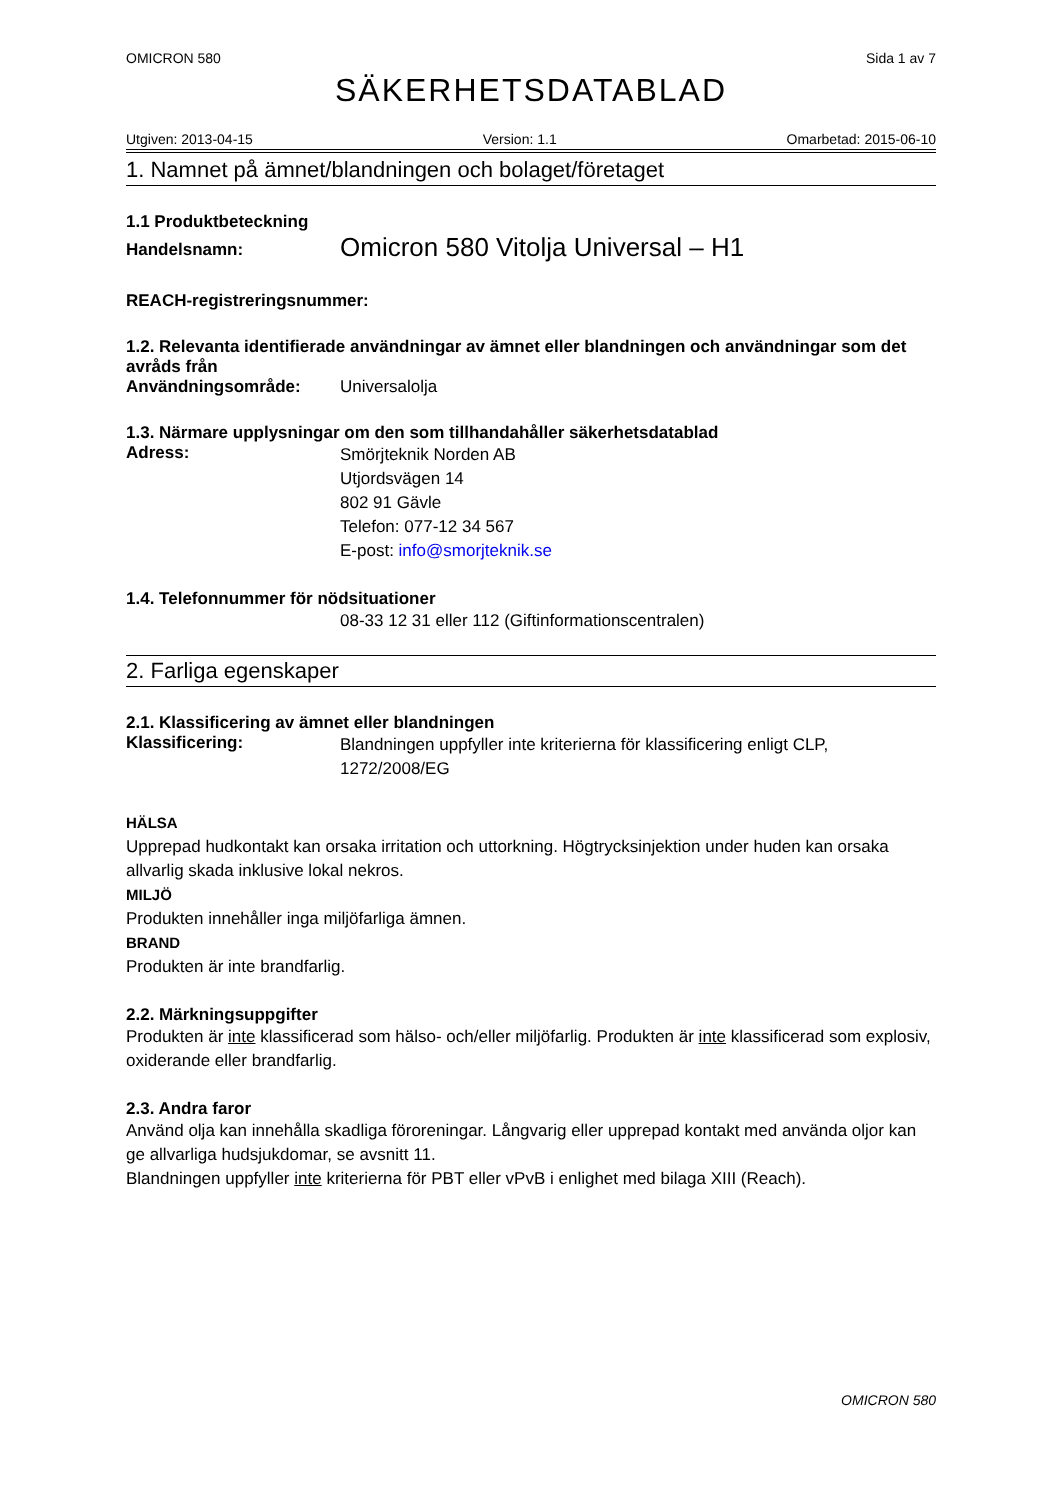OMICRON 580 Sida 1 av 7
SÄKERHETSDATABLAD
Utgiven: 2013-04-15 Version: 1.1 Omarbetad: 2015-06-10
1. Namnet på ämnet/blandningen och bolaget/företaget
1.1 Produktbeteckning
Handelsnamn: Omicron 580 Vitolja Universal – H1
REACH-registreringsnummer:
1.2. Relevanta identifierade användningar av ämnet eller blandningen och användningar som det avråds från
Användningsområde: Universalolja
1.3. Närmare upplysningar om den som tillhandahåller säkerhetsdatablad
Adress:
Smörjteknik Norden AB
Utjordsvägen 14
802 91 Gävle
Telefon: 077-12 34 567
E-post: info@smorjteknik.se
1.4. Telefonnummer för nödsituationer
08-33 12 31 eller 112 (Giftinformationscentralen)
2. Farliga egenskaper
2.1. Klassificering av ämnet eller blandningen
Klassificering:
Blandningen uppfyller inte kriterierna för klassificering enligt CLP, 1272/2008/EG
HÄLSA
Upprepad hudkontakt kan orsaka irritation och uttorkning. Högtrycksinjektion under huden kan orsaka allvarlig skada inklusive lokal nekros.
MILJÖ
Produkten innehåller inga miljöfarliga ämnen.
BRAND
Produkten är inte brandfarlig.
2.2. Märkningsuppgifter
Produkten är inte klassificerad som hälso- och/eller miljöfarlig. Produkten är inte klassificerad som explosiv, oxiderande eller brandfarlig.
2.3. Andra faror
Använd olja kan innehålla skadliga föroreningar. Långvarig eller upprepad kontakt med använda oljor kan ge allvarliga hudsjukdomar, se avsnitt 11.
Blandningen uppfyller inte kriterierna för PBT eller vPvB i enlighet med bilaga XIII (Reach).
OMICRON 580